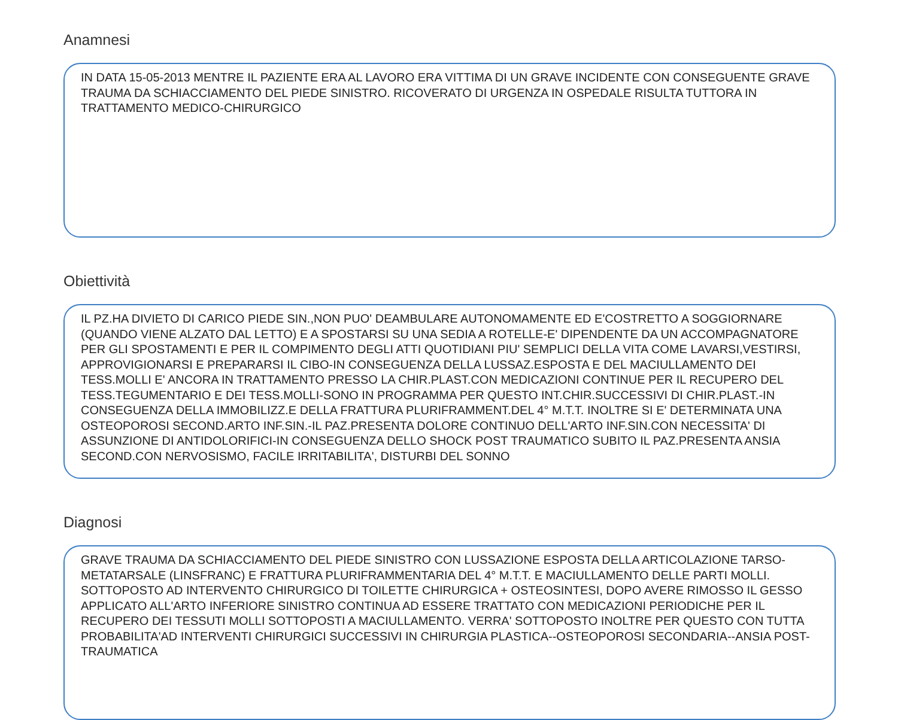Anamnesi
IN DATA 15-05-2013 MENTRE IL PAZIENTE ERA AL LAVORO ERA VITTIMA DI UN GRAVE INCIDENTE CON CONSEGUENTE GRAVE TRAUMA DA SCHIACCIAMENTO DEL PIEDE SINISTRO. RICOVERATO DI URGENZA IN OSPEDALE RISULTA TUTTORA IN TRATTAMENTO MEDICO-CHIRURGICO
Obiettività
IL PZ.HA DIVIETO DI CARICO PIEDE SIN.,NON PUO' DEAMBULARE AUTONOMAMENTE ED E'COSTRETTO A SOGGIORNARE (QUANDO VIENE ALZATO DAL LETTO) E A SPOSTARSI SU UNA SEDIA A ROTELLE-E' DIPENDENTE DA UN ACCOMPAGNATORE PER GLI SPOSTAMENTI E PER IL COMPIMENTO DEGLI ATTI QUOTIDIANI PIU' SEMPLICI DELLA VITA COME LAVARSI,VESTIRSI, APPROVIGIONARSI E PREPARARSI IL CIBO-IN CONSEGUENZA DELLA LUSSAZ.ESPOSTA E DEL MACIULLAMENTO DEI TESS.MOLLI E' ANCORA IN TRATTAMENTO PRESSO LA CHIR.PLAST.CON MEDICAZIONI CONTINUE PER IL RECUPERO DEL TESS.TEGUMENTARIO E DEI TESS.MOLLI-SONO IN PROGRAMMA PER QUESTO INT.CHIR.SUCCESSIVI DI CHIR.PLAST.-IN CONSEGUENZA DELLA IMMOBILIZZ.E DELLA FRATTURA PLURIFRAMMENT.DEL 4° M.T.T. INOLTRE SI E' DETERMINATA UNA OSTEOPOROSI SECOND.ARTO INF.SIN.-IL PAZ.PRESENTA DOLORE CONTINUO DELL'ARTO INF.SIN.CON NECESSITA' DI ASSUNZIONE DI ANTIDOLORIFICI-IN CONSEGUENZA DELLO SHOCK POST TRAUMATICO SUBITO IL PAZ.PRESENTA ANSIA SECOND.CON NERVOSISMO, FACILE IRRITABILITA', DISTURBI DEL SONNO
Diagnosi
GRAVE TRAUMA DA SCHIACCIAMENTO DEL PIEDE SINISTRO CON LUSSAZIONE ESPOSTA DELLA ARTICOLAZIONE TARSO-METATARSALE (LINSFRANC) E FRATTURA PLURIFRAMMENTARIA DEL 4° M.T.T. E MACIULLAMENTO DELLE PARTI MOLLI. SOTTOPOSTO AD INTERVENTO CHIRURGICO DI TOILETTE CHIRURGICA + OSTEOSINTESI, DOPO AVERE RIMOSSO IL GESSO APPLICATO ALL'ARTO INFERIORE SINISTRO CONTINUA AD ESSERE TRATTATO CON MEDICAZIONI PERIODICHE PER IL RECUPERO DEI TESSUTI MOLLI SOTTOPOSTI A MACIULLAMENTO. VERRA' SOTTOPOSTO INOLTRE PER QUESTO CON TUTTA PROBABILITA'AD INTERVENTI CHIRURGICI SUCCESSIVI IN CHIRURGIA PLASTICA--OSTEOPOROSI SECONDARIA--ANSIA POST-TRAUMATICA